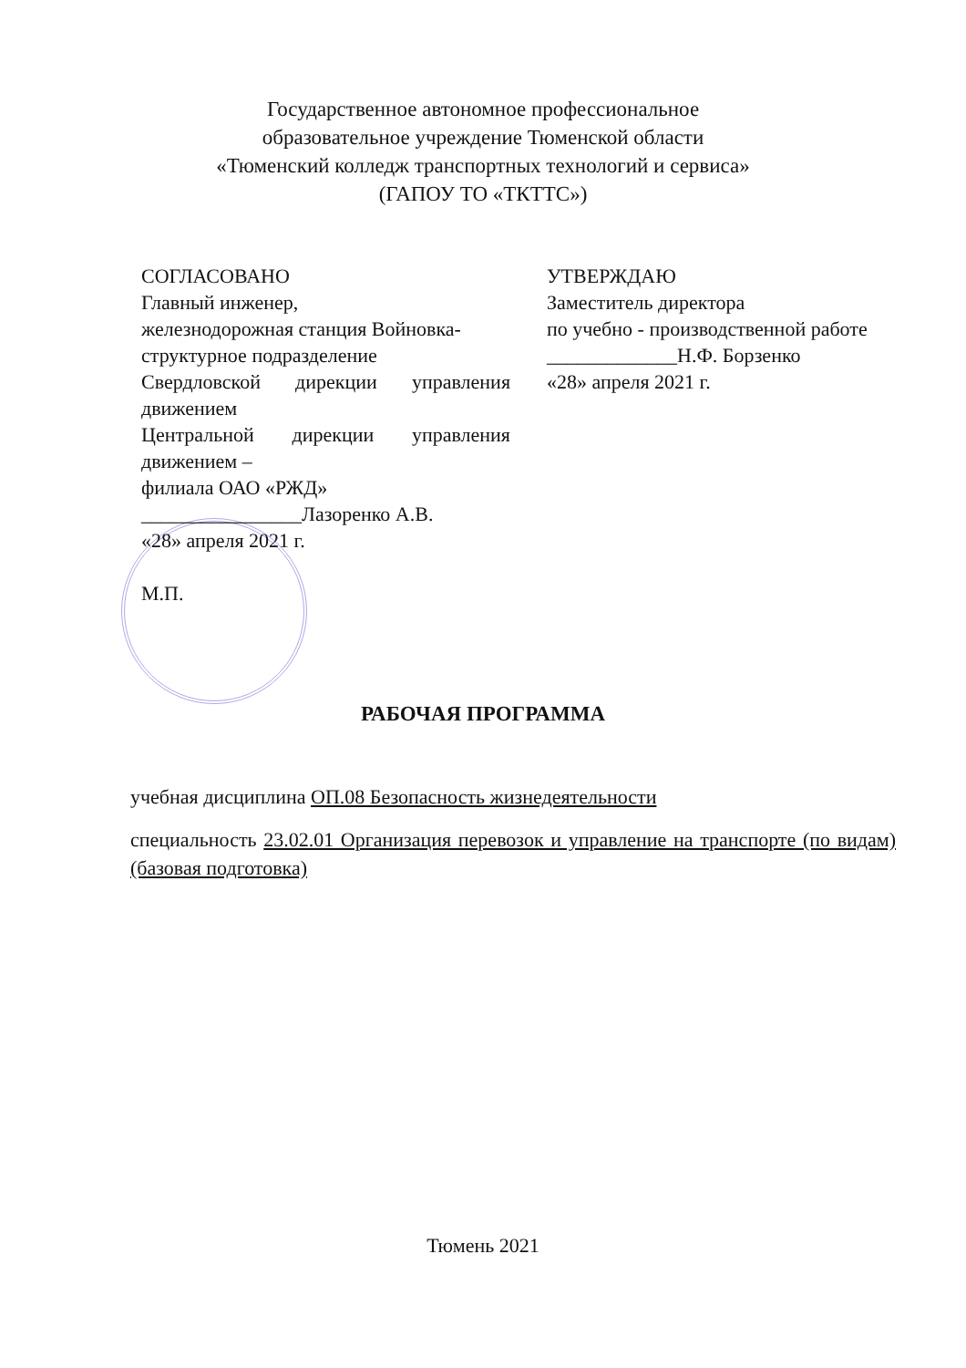Государственное автономное профессиональное
образовательное учреждение Тюменской области
«Тюменский колледж транспортных технологий и сервиса»
(ГАПОУ ТО «ТКТТС»)
СОГЛАСОВАНО
Главный инженер,
железнодорожная станция Войновка-
структурное подразделение
Свердловской дирекции управления движением
Центральной дирекции управления движением –
филиала ОАО «РЖД»
________________Лазоренко А.В.
«28» апреля 2021 г.
М.П.
УТВЕРЖДАЮ
Заместитель директора
по учебно - производственной работе
_____________Н.Ф. Борзенко
«28» апреля 2021 г.
РАБОЧАЯ ПРОГРАММА
учебная дисциплина ОП.08 Безопасность жизнедеятельности
специальность 23.02.01 Организация перевозок и управление на транспорте (по видам) (базовая подготовка)
Тюмень 2021